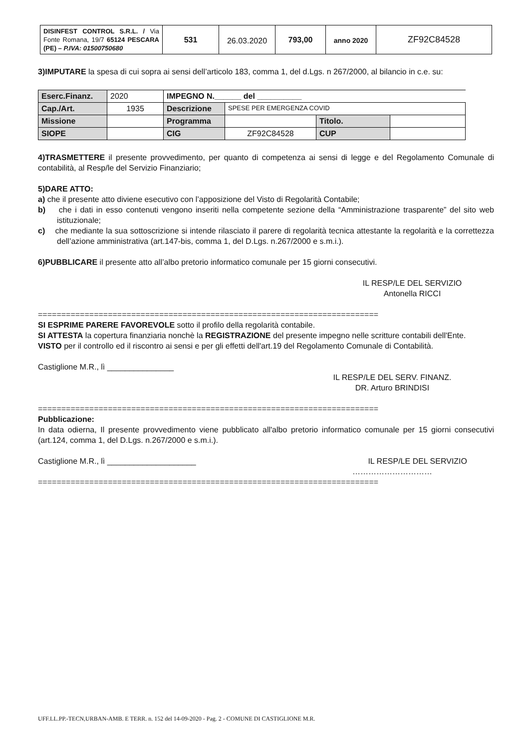| DISINFEST CONTROL S.R.L. / Via Fonte Romana, 19/7 65124 PESCARA (PE) – P.IVA: 01500750680 | 531 | 26.03.2020 | 793,00 | anno 2020 | ZF92C84528 |
3)IMPUTARE la spesa di cui sopra ai sensi dell’articolo 183, comma 1, del d.Lgs. n 267/2000, al bilancio in c.e. su:
| Eserc.Finanz. | 2020 | IMPEGNO N.______ del __________ | | | |
| Cap./Art. | 1935 | Descrizione | SPESE PER EMERGENZA COVID | | |
| Missione | | Programma | | Titolo. | |
| SIOPE | | CIG | ZF92C84528 | CUP | |
4)TRASMETTERE il presente provvedimento, per quanto di competenza ai sensi di legge e del Regolamento Comunale di contabilità, al Resp/le del Servizio Finanziario;
5)DARE ATTO:
a) che il presente atto diviene esecutivo con l’apposizione del Visto di Regolarità Contabile;
b) che i dati in esso contenuti vengono inseriti nella competente sezione della “Amministrazione trasparente” del sito web istituzionale;
c) che mediante la sua sottoscrizione si intende rilasciato il parere di regolarità tecnica attestante la regolarità e la correttezza dell’azione amministrativa (art.147-bis, comma 1, del D.Lgs. n.267/2000 e s.m.i.).
6)PUBBLICARE il presente atto all’albo pretorio informatico comunale per 15 giorni consecutivi.
IL RESP/LE DEL SERVIZIO
Antonella RICCI
=========================================================================
SI ESPRIME PARERE FAVOREVOLE sotto il profilo della regolarità contabile.
SI ATTESTA la copertura finanziaria nonchè la REGISTRAZIONE del presente impegno nelle scritture contabili dell'Ente.
VISTO per il controllo ed il riscontro ai sensi e per gli effetti dell'art.19 del Regolamento Comunale di Contabilità.
Castiglione M.R., lì _______________
IL RESP/LE DEL SERV. FINANZ.
DR. Arturo BRINDISI
=========================================================================
Pubblicazione:
In data odierna, Il presente provvedimento viene pubblicato all'albo pretorio informatico comunale per 15 giorni consecutivi (art.124, comma 1, del D.Lgs. n.267/2000 e s.m.i.).
Castiglione M.R., lì ____________________ IL RESP/LE DEL SERVIZIO
…………………………
=========================================================================
UFF.LL.PP.-TECN,URBAN-AMB. E TERR. n. 152 del 14-09-2020 - Pag. 2 - COMUNE DI CASTIGLIONE M.R.